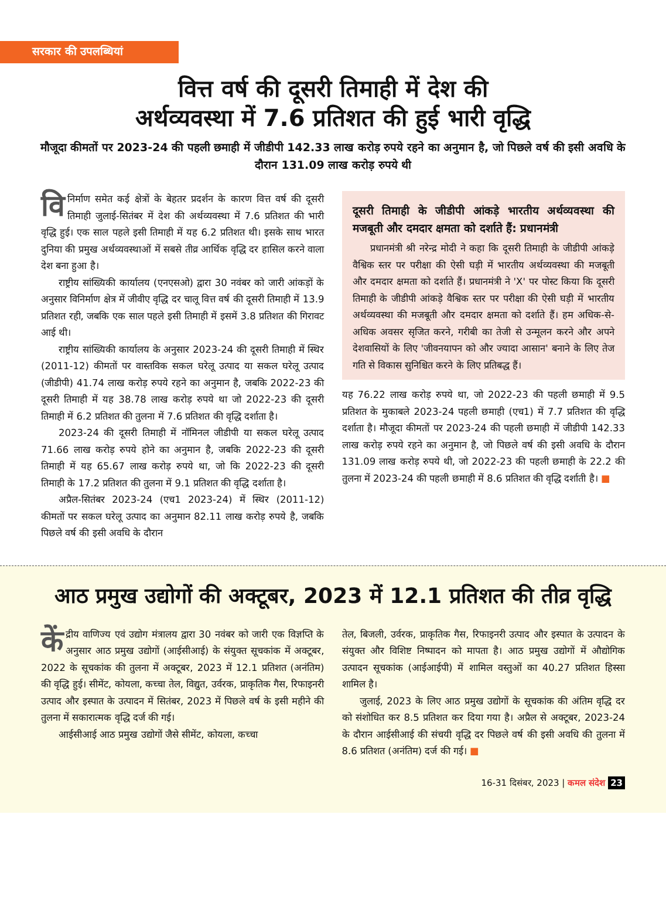सरकार की उपलब्धियां
वित्त वर्ष की दूसरी तिमाही में देश की
अर्थव्यवस्था में 7.6 प्रतिशत की हुई भारी वृद्धि
मौजूदा कीमतों पर 2023-24 की पहली छमाही में जीडीपी 142.33 लाख करोड़ रुपये रहने का अनुमान है, जो पिछले वर्ष की इसी अवधि के दौरान 131.09 लाख करोड़ रुपये थी
वि निर्माण समेत कई क्षेत्रों के बेहतर प्रदर्शन के कारण वित्त वर्ष की दूसरी तिमाही जुलाई-सितंबर में देश की अर्थव्यवस्था में 7.6 प्रतिशत की भारी वृद्धि हुई। एक साल पहले इसी तिमाही में यह 6.2 प्रतिशत थी। इसके साथ भारत दुनिया की प्रमुख अर्थव्यवस्थाओं में सबसे तीव्र आर्थिक वृद्धि दर हासिल करने वाला देश बना हुआ है।
राष्ट्रीय सांख्यिकी कार्यालय (एनएसओ) द्वारा 30 नवंबर को जारी आंकड़ों के अनुसार विनिर्माण क्षेत्र में जीवीए वृद्धि दर चालू वित्त वर्ष की दूसरी तिमाही में 13.9 प्रतिशत रही, जबकि एक साल पहले इसी तिमाही में इसमें 3.8 प्रतिशत की गिरावट आई थी।
राष्ट्रीय सांख्यिकी कार्यालय के अनुसार 2023-24 की दूसरी तिमाही में स्थिर (2011-12) कीमतों पर वास्तविक सकल घरेलू उत्पाद या सकल घरेलू उत्पाद (जीडीपी) 41.74 लाख करोड़ रुपये रहने का अनुमान है, जबकि 2022-23 की दूसरी तिमाही में यह 38.78 लाख करोड़ रुपये था जो 2022-23 की दूसरी तिमाही में 6.2 प्रतिशत की तुलना में 7.6 प्रतिशत की वृद्धि दर्शाता है।
2023-24 की दूसरी तिमाही में नॉमिनल जीडीपी या सकल घरेलू उत्पाद 71.66 लाख करोड़ रुपये होने का अनुमान है, जबकि 2022-23 की दूसरी तिमाही में यह 65.67 लाख करोड़ रुपये था, जो कि 2022-23 की दूसरी तिमाही के 17.2 प्रतिशत की तुलना में 9.1 प्रतिशत की वृद्धि दर्शाता है।
अप्रैल-सितंबर 2023-24 (एच1 2023-24) में स्थिर (2011-12) कीमतों पर सकल घरेलू उत्पाद का अनुमान 82.11 लाख करोड़ रुपये है, जबकि पिछले वर्ष की इसी अवधि के दौरान
दूसरी तिमाही के जीडीपी आंकड़े भारतीय अर्थव्यवस्था की मजबूती और दमदार क्षमता को दर्शाते हैं: प्रधानमंत्री
प्रधानमंत्री श्री नरेन्द्र मोदी ने कहा कि दूसरी तिमाही के जीडीपी आंकड़े वैश्विक स्तर पर परीक्षा की ऐसी घड़ी में भारतीय अर्थव्यवस्था की मजबूती और दमदार क्षमता को दर्शाते हैं। प्रधानमंत्री ने 'X' पर पोस्ट किया कि दूसरी तिमाही के जीडीपी आंकड़े वैश्विक स्तर पर परीक्षा की ऐसी घड़ी में भारतीय अर्थव्यवस्था की मजबूती और दमदार क्षमता को दर्शाते हैं। हम अधिक-से-अधिक अवसर सृजित करने, गरीबी का तेजी से उन्मूलन करने और अपने देशवासियों के लिए 'जीवनयापन को और ज्यादा आसान' बनाने के लिए तेज गति से विकास सुनिश्चित करने के लिए प्रतिबद्ध हैं।
यह 76.22 लाख करोड़ रुपये था, जो 2022-23 की पहली छमाही में 9.5 प्रतिशत के मुकाबले 2023-24 पहली छमाही (एच1) में 7.7 प्रतिशत की वृद्धि दर्शाता है। मौजूदा कीमतों पर 2023-24 की पहली छमाही में जीडीपी 142.33 लाख करोड़ रुपये रहने का अनुमान है, जो पिछले वर्ष की इसी अवधि के दौरान 131.09 लाख करोड़ रुपये थी, जो 2022-23 की पहली छमाही के 22.2 की तुलना में 2023-24 की पहली छमाही में 8.6 प्रतिशत की वृद्धि दर्शाती है। ■
आठ प्रमुख उद्योगों की अक्टूबर, 2023 में 12.1 प्रतिशत की तीव्र वृद्धि
कें द्रीय वाणिज्य एवं उद्योग मंत्रालय द्वारा 30 नवंबर को जारी एक विज्ञप्ति के अनुसार आठ प्रमुख उद्योगों (आईसीआई) के संयुक्त सूचकांक में अक्टूबर, 2022 के सूचकांक की तुलना में अक्टूबर, 2023 में 12.1 प्रतिशत (अनंतिम) की वृद्धि हुई। सीमेंट, कोयला, कच्चा तेल, विद्युत, उर्वरक, प्राकृतिक गैस, रिफाइनरी उत्पाद और इस्पात के उत्पादन में सितंबर, 2023 में पिछले वर्ष के इसी महीने की तुलना में सकारात्मक वृद्धि दर्ज की गई।
आईसीआई आठ प्रमुख उद्योगों जैसे सीमेंट, कोयला, कच्चा
तेल, बिजली, उर्वरक, प्राकृतिक गैस, रिफाइनरी उत्पाद और इस्पात के उत्पादन के संयुक्त और विशिष्ट निष्पादन को मापता है। आठ प्रमुख उद्योगों में औद्योगिक उत्पादन सूचकांक (आईआईपी) में शामिल वस्तुओं का 40.27 प्रतिशत हिस्सा शामिल है।
जुलाई, 2023 के लिए आठ प्रमुख उद्योगों के सूचकांक की अंतिम वृद्धि दर को संशोधित कर 8.5 प्रतिशत कर दिया गया है। अप्रैल से अक्टूबर, 2023-24 के दौरान आईसीआई की संचयी वृद्धि दर पिछले वर्ष की इसी अवधि की तुलना में 8.6 प्रतिशत (अनंतिम) दर्ज की गई। ■
16-31 दिसंबर, 2023 | कमल संदेश 23